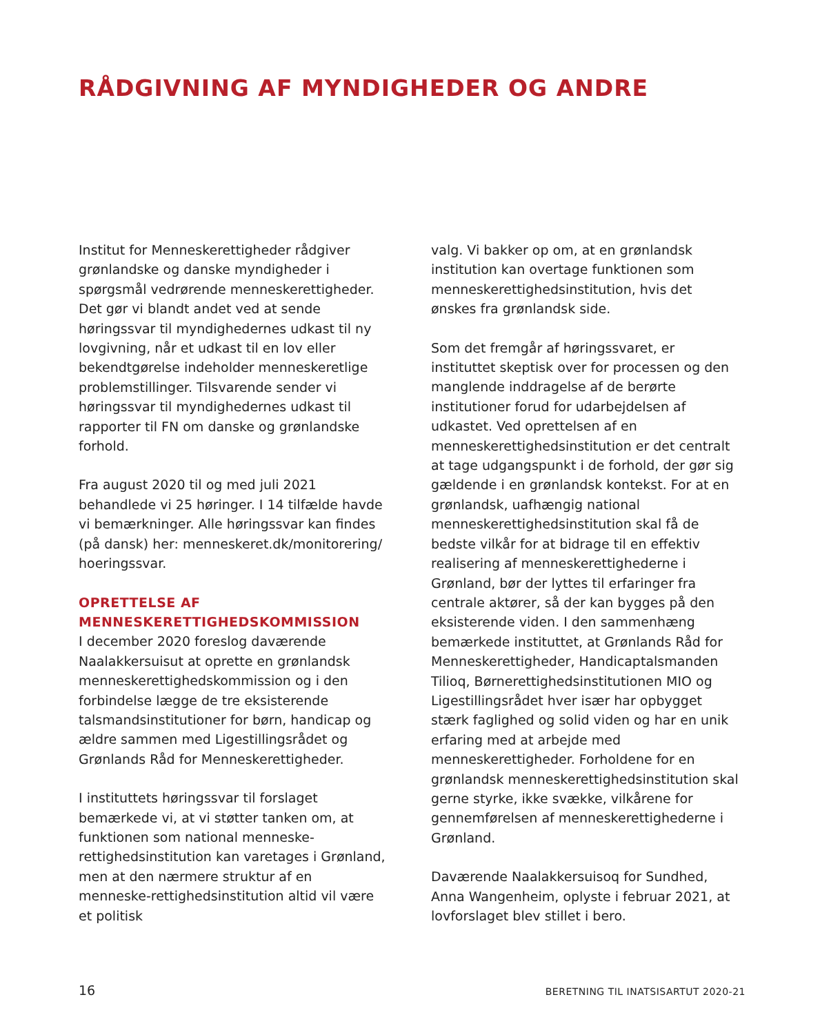RÅDGIVNING AF MYNDIGHEDER OG ANDRE
Institut for Menneskerettigheder rådgiver grønlandske og danske myndigheder i spørgsmål vedrørende menneskerettigheder. Det gør vi blandt andet ved at sende høringssvar til myndighedernes udkast til ny lovgivning, når et udkast til en lov eller bekendtgørelse indeholder menneskeretlige problemstillinger. Tilsvarende sender vi høringssvar til myndighedernes udkast til rapporter til FN om danske og grønlandske forhold.
Fra august 2020 til og med juli 2021 behandlede vi 25 høringer. I 14 tilfælde havde vi bemærkninger. Alle høringssvar kan findes (på dansk) her: menneskeret.dk/monitorering/ hoeringssvar.
OPRETTELSE AF MENNESKERETTIGHEDSKOMMISSION
I december 2020 foreslog daværende Naalakkersuisut at oprette en grønlandsk menneskerettighedskommission og i den forbindelse lægge de tre eksisterende talsmandsinstitutioner for børn, handicap og ældre sammen med Ligestillingsrådet og Grønlands Råd for Menneskerettigheder.
I instituttets høringssvar til forslaget bemærkede vi, at vi støtter tanken om, at funktionen som national menneske-rettighedsinstitution kan varetages i Grønland, men at den nærmere struktur af en menneske-rettighedsinstitution altid vil være et politisk
valg. Vi bakker op om, at en grønlandsk institution kan overtage funktionen som menneskerettighedsinstitution, hvis det ønskes fra grønlandsk side.
Som det fremgår af høringssvaret, er instituttet skeptisk over for processen og den manglende inddragelse af de berørte institutioner forud for udarbejdelsen af udkastet. Ved oprettelsen af en menneskerettighedsinstitution er det centralt at tage udgangspunkt i de forhold, der gør sig gældende i en grønlandsk kontekst. For at en grønlandsk, uafhængig national menneskerettighedsinstitution skal få de bedste vilkår for at bidrage til en effektiv realisering af menneskerettighederne i Grønland, bør der lyttes til erfaringer fra centrale aktører, så der kan bygges på den eksisterende viden. I den sammenhæng bemærkede instituttet, at Grønlands Råd for Menneskerettigheder, Handicaptalsmanden Tilioq, Børnerettighedsinstitutionen MIO og Ligestillingsrådet hver især har opbygget stærk faglighed og solid viden og har en unik erfaring med at arbejde med menneskerettigheder. Forholdene for en grønlandsk menneskerettighedsinstitution skal gerne styrke, ikke svække, vilkårene for gennemførelsen af menneskerettighederne i Grønland.
Daværende Naalakkersuisoq for Sundhed, Anna Wangenheim, oplyste i februar 2021, at lovforslaget blev stillet i bero.
16 BERETNING TIL INATSISARTUT 2020-21